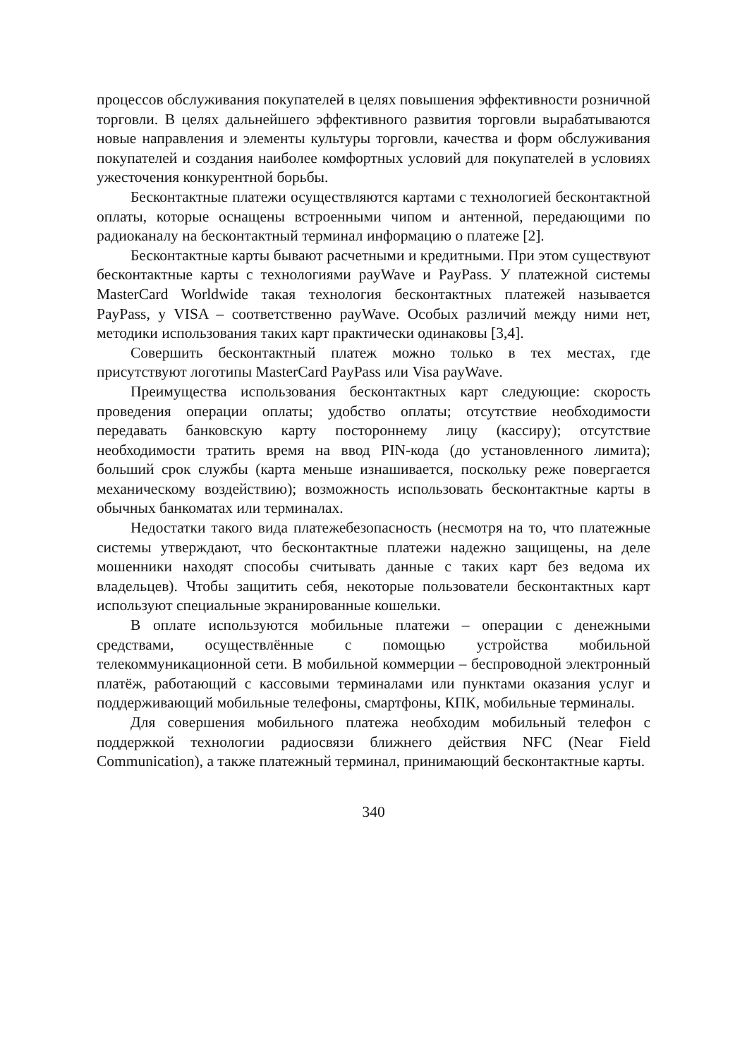процессов обслуживания покупателей в целях повышения эффективности розничной торговли. В целях дальнейшего эффективного развития торговли вырабатываются новые направления и элементы культуры торговли, качества и форм обслуживания покупателей и создания наиболее комфортных условий для покупателей в условиях ужесточения конкурентной борьбы.
Бесконтактные платежи осуществляются картами с технологией бесконтактной оплаты, которые оснащены встроенными чипом и антенной, передающими по радиоканалу на бесконтактный терминал информацию о платеже [2].
Бесконтактные карты бывают расчетными и кредитными. При этом существуют бесконтактные карты с технологиями payWave и PayPass. У платежной системы MasterCard Worldwide такая технология бесконтактных платежей называется PayPass, у VISA – соответственно payWave. Особых различий между ними нет, методики использования таких карт практически одинаковы [3,4].
Совершить бесконтактный платеж можно только в тех местах, где присутствуют логотипы MasterCard PayPass или Visa payWave.
Преимущества использования бесконтактных карт следующие: скорость проведения операции оплаты; удобство оплаты; отсутствие необходимости передавать банковскую карту постороннему лицу (кассиру); отсутствие необходимости тратить время на ввод PIN-кода (до установленного лимита); больший срок службы (карта меньше изнашивается, поскольку реже повергается механическому воздействию); возможность использовать бесконтактные карты в обычных банкоматах или терминалах.
Недостатки такого вида платежебезопасность (несмотря на то, что платежные системы утверждают, что бесконтактные платежи надежно защищены, на деле мошенники находят способы считывать данные с таких карт без ведома их владельцев). Чтобы защитить себя, некоторые пользователи бесконтактных карт используют специальные экранированные кошельки.
В оплате используются мобильные платежи – операции с денежными средствами, осуществлённые с помощью устройства мобильной телекоммуникационной сети. В мобильной коммерции – беспроводной электронный платёж, работающий с кассовыми терминалами или пунктами оказания услуг и поддерживающий мобильные телефоны, смартфоны, КПК, мобильные терминалы.
Для совершения мобильного платежа необходим мобильный телефон с поддержкой технологии радиосвязи ближнего действия NFC (Near Field Communication), а также платежный терминал, принимающий бесконтактные карты.
340